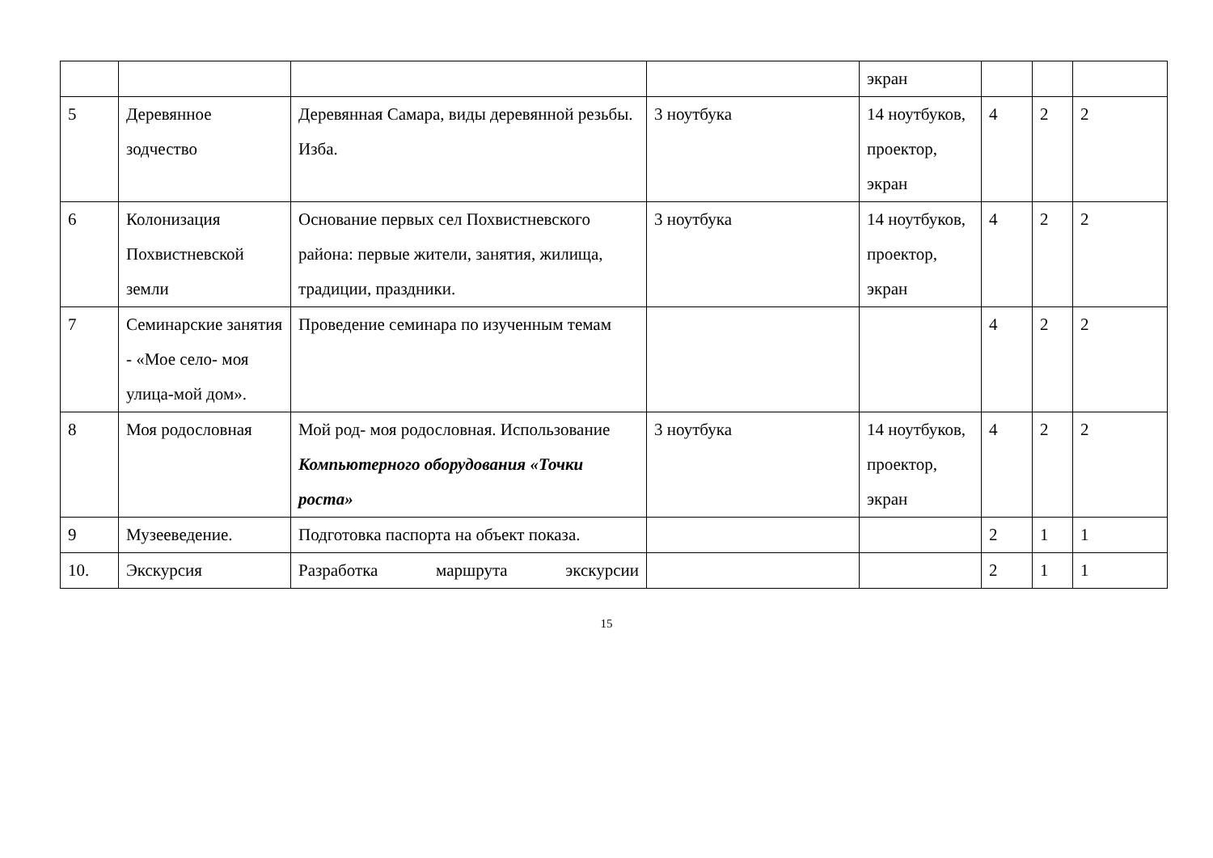| | | | | экран | | | |
| 5 | Деревянное зодчество | Деревянная Самара, виды деревянной резьбы. Изба. | 3 ноутбука | 14 ноутбуков, проектор, экран | 4 | 2 | 2 |
| 6 | Колонизация Похвистневской земли | Основание первых сел Похвистневского района: первые жители, занятия, жилища, традиции, праздники. | 3 ноутбука | 14 ноутбуков, проектор, экран | 4 | 2 | 2 |
| 7 | Семинарские занятия - «Мое село- моя улица-мой дом». | Проведение семинара по изученным темам | | | 4 | 2 | 2 |
| 8 | Моя родословная | Мой род- моя родословная. Использование Компьютерного оборудования «Точки роста» | 3 ноутбука | 14 ноутбуков, проектор, экран | 4 | 2 | 2 |
| 9 | Музееведение. | Подготовка паспорта на объект показа. | | | 2 | 1 | 1 |
| 10. | Экскурсия | Разработка маршрута экскурсии | | | 2 | 1 | 1 |
15